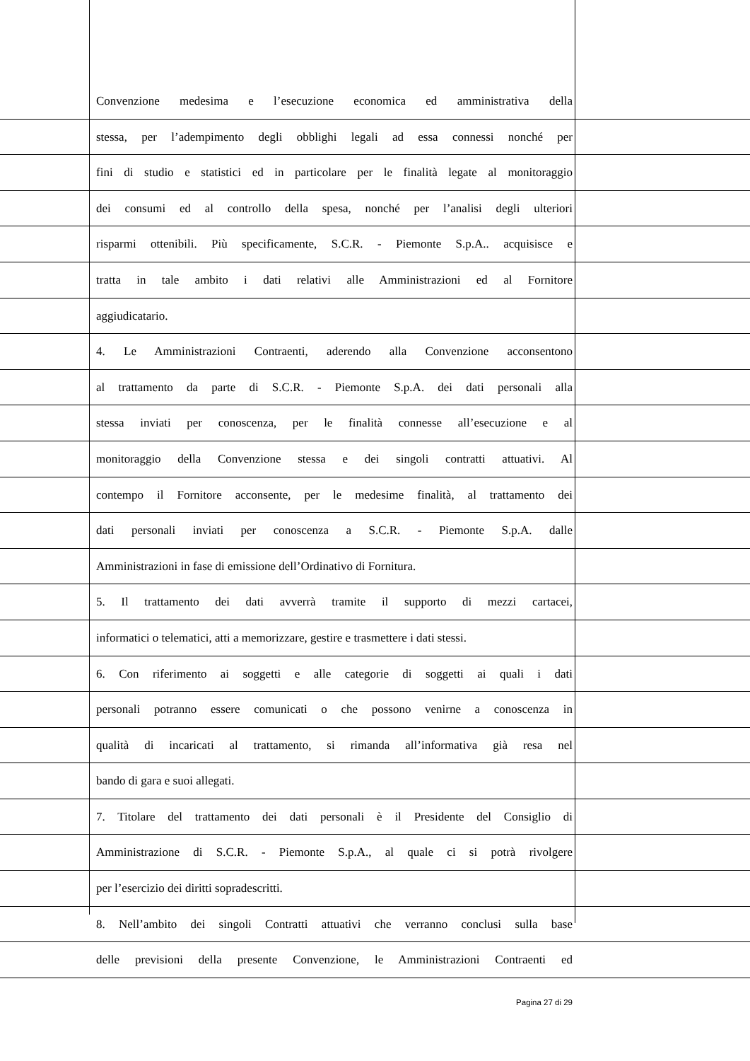Convenzione medesima e l’esecuzione economica ed amministrativa della
stessa, per l’adempimento degli obblighi legali ad essa connessi nonché per
fini di studio e statistici ed in particolare per le finalità legate al monitoraggio
dei consumi ed al controllo della spesa, nonché per l’analisi degli ulteriori
risparmi ottenibili. Più specificamente, S.C.R. - Piemonte S.p.A.. acquisisce e
tratta in tale ambito i dati relativi alle Amministrazioni ed al Fornitore
aggiudicatario.
4. Le Amministrazioni Contraenti, aderendo alla Convenzione acconsentono
al trattamento da parte di S.C.R. - Piemonte S.p.A. dei dati personali alla
stessa inviati per conoscenza, per le finalità connesse all’esecuzione e al
monitoraggio della Convenzione stessa e dei singoli contratti attuativi. Al
contempo il Fornitore acconsente, per le medesime finalità, al trattamento dei
dati personali inviati per conoscenza a S.C.R. - Piemonte S.p.A. dalle
Amministrazioni in fase di emissione dell’Ordinativo di Fornitura.
5. Il trattamento dei dati avverrà tramite il supporto di mezzi cartacei,
informatici o telematici, atti a memorizzare, gestire e trasmettere i dati stessi.
6. Con riferimento ai soggetti e alle categorie di soggetti ai quali i dati
personali potranno essere comunicati o che possono venirne a conoscenza in
qualità di incaricati al trattamento, si rimanda all’informativa già resa nel
bando di gara e suoi allegati.
7. Titolare del trattamento dei dati personali è il Presidente del Consiglio di
Amministrazione di S.C.R. - Piemonte S.p.A., al quale ci si potrà rivolgere
per l’esercizio dei diritti sopradescritti.
8. Nell’ambito dei singoli Contratti attuativi che verranno conclusi sulla base
delle previsioni della presente Convenzione, le Amministrazioni Contraenti ed
Pagina 27 di 29